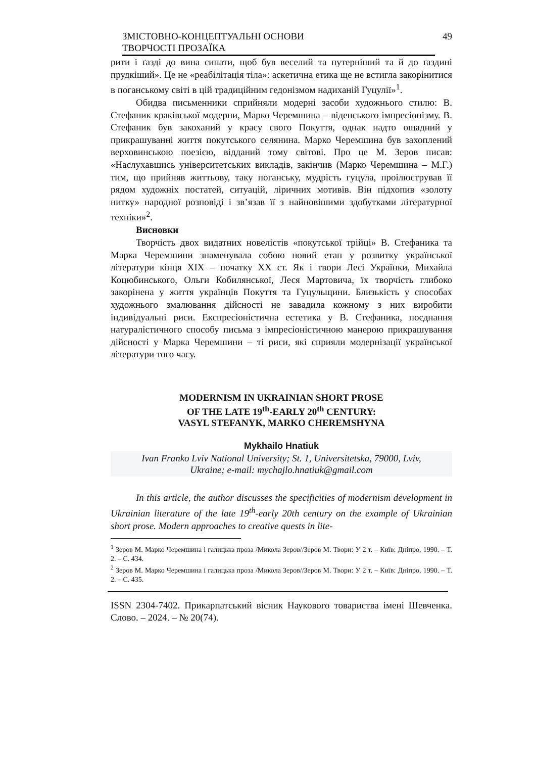ЗМІСТОВНО-КОНЦЕПТУАЛЬНІ ОСНОВИ
ТВОРЧОСТІ ПРОЗАЇКА 49
рити і ґазді до вина сипати, щоб був веселий та путерніший та й до ґаздині прудкіший». Це не «реабілітація тіла»: аскетична етика ще не встигла закорінитися в поганському світі в цій традиційним гедонізмом надиханій Гуцулії»<sup>1</sup>.
Обидва письменники сприйняли модерні засоби художнього стилю: В. Стефаник краківської модерни, Марко Черемшина – віденського імпресіонізму. В. Стефаник був закоханий у красу свого Покуття, однак надто ощадний у прикрашуванні життя покутського селянина. Марко Черемшина був захоплений верховинською поезією, відданий тому світові. Про це М. Зеров писав: «Наслухавшись університетських викладів, закінчив (Марко Черемшина – М.Г.) тим, що прийняв життьову, таку поганську, мудрість гуцула, проілюстрував її рядом художніх постатей, ситуацій, ліричних мотивів. Він підхопив «золоту нитку» народної розповіді і зв’язав її з найновішими здобутками літературної техніки»<sup>2</sup>.
Висновки
Творчість двох видатних новелістів «покутської трійці» В. Стефаника та Марка Черемшини знаменувала собою новий етап у розвитку української літератури кінця ХІХ – початку ХХ ст. Як і твори Лесі Українки, Михайла Коцюбинського, Ольги Кобилянської, Леся Мартовича, їх творчість глибоко закорінена у життя українців Покуття та Гуцульщини. Близькість у способах художнього змалювання дійсності не завадила кожному з них виробити індивідуальні риси. Експресіоністична естетика у В. Стефаника, поєднання натуралістичного способу письма з імпресіоністичною манерою прикрашування дійсності у Марка Черемшини – ті риси, які сприяли модернізації української літератури того часу.
MODERNISM IN UKRAINIAN SHORT PROSE
OF THE LATE 19<sup>th</sup>-EARLY 20<sup>th</sup> CENTURY:
VASYL STEFANYK, MARKO CHEREMSHYNA
Mykhailo Hnatiuk
Ivan Franko Lviv National University; St. 1, Universitetska, 79000, Lviv,
Ukraine; e-mail: mychajlo.hnatiuk@gmail.com
In this article, the author discusses the specificities of modernism development in Ukrainian literature of the late 19<sup>th</sup>-early 20th century on the example of Ukrainian short prose. Modern approaches to creative quests in lite-
<sup>1</sup> Зеров М. Марко Черемшина і галицька проза /Микола Зеров//Зеров М. Твори: У 2 т. – Київ: Дніпро, 1990. – Т. 2. – С. 434.
<sup>2</sup> Зеров М. Марко Черемшина і галицька проза /Микола Зеров//Зеров М. Твори: У 2 т. – Київ: Дніпро, 1990. – Т. 2. – С. 435.
ISSN 2304-7402. Прикарпатський вісник Наукового товариства імені Шевченка. Слово. – 2024. – № 20(74).